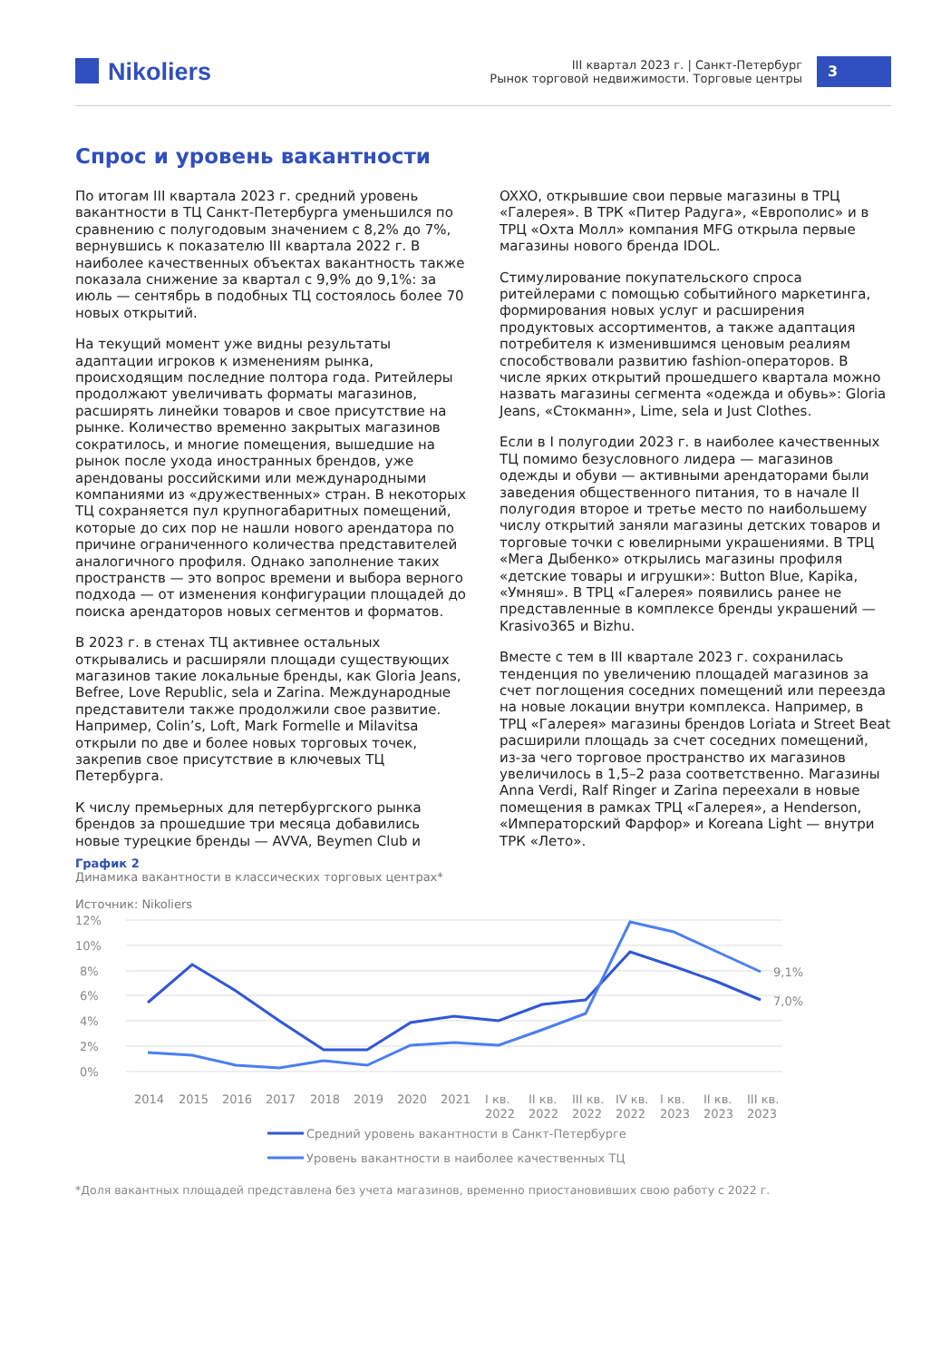Nikoliers
III квартал 2023 г. | Санкт-Петербург
Рынок торговой недвижимости. Торговые центры
3
Спрос и уровень вакантности
По итогам III квартала 2023 г. средний уровень вакантности в ТЦ Санкт-Петербурга уменьшился по сравнению с полугодовым значением с 8,2% до 7%, вернувшись к показателю III квартала 2022 г. В наиболее качественных объектах вакантность также показала снижение за квартал с 9,9% до 9,1%: за июль — сентябрь в подобных ТЦ состоялось более 70 новых открытий.
На текущий момент уже видны результаты адаптации игроков к изменениям рынка, происходящим последние полтора года. Ритейлеры продолжают увеличивать форматы магазинов, расширять линейки товаров и свое присутствие на рынке. Количество временно закрытых магазинов сократилось, и многие помещения, вышедшие на рынок после ухода иностранных брендов, уже арендованы российскими или международными компаниями из «дружественных» стран. В некоторых ТЦ сохраняется пул крупногабаритных помещений, которые до сих пор не нашли нового арендатора по причине ограниченного количества представителей аналогичного профиля. Однако заполнение таких пространств — это вопрос времени и выбора верного подхода — от изменения конфигурации площадей до поиска арендаторов новых сегментов и форматов.
В 2023 г. в стенах ТЦ активнее остальных открывались и расширяли площади существующих магазинов такие локальные бренды, как Gloria Jeans, Befree, Love Republic, sela и Zarina. Международные представители также продолжили свое развитие. Например, Colin’s, Loft, Mark Formelle и Milavitsa открыли по две и более новых торговых точек, закрепив свое присутствие в ключевых ТЦ Петербурга.
К числу премьерных для петербургского рынка брендов за прошедшие три месяца добавились новые турецкие бренды — AVVA, Beymen Club и OXXO, открывшие свои первые магазины в ТРЦ «Галерея». В ТРК «Питер Радуга», «Европолис» и в ТРЦ «Охта Молл» компания MFG открыла первые магазины нового бренда IDOL.
Стимулирование покупательского спроса ритейлерами с помощью событийного маркетинга, формирования новых услуг и расширения продуктовых ассортиментов, а также адаптация потребителя к изменившимся ценовым реалиям способствовали развитию fashion-операторов. В числе ярких открытий прошедшего квартала можно назвать магазины сегмента «одежда и обувь»: Gloria Jeans, «Стокманн», Lime, sela и Just Clothes.
Если в I полугодии 2023 г. в наиболее качественных ТЦ помимо безусловного лидера — магазинов одежды и обуви — активными арендаторами были заведения общественного питания, то в начале II полугодия второе и третье место по наибольшему числу открытий заняли магазины детских товаров и торговые точки с ювелирными украшениями. В ТРЦ «Мега Дыбенко» открылись магазины профиля «детские товары и игрушки»: Button Blue, Kapika, «Умняш». В ТРЦ «Галерея» появились ранее не представленные в комплексе бренды украшений — Krasivo365 и Bizhu.
Вместе с тем в III квартале 2023 г. сохранилась тенденция по увеличению площадей магазинов за счет поглощения соседних помещений или переезда на новые локации внутри комплекса. Например, в ТРЦ «Галерея» магазины брендов Loriata и Street Beat расширили площадь за счет соседних помещений, из-за чего торговое пространство их магазинов увеличилось в 1,5–2 раза соответственно. Магазины Anna Verdi, Ralf Ringer и Zarina переехали в новые помещения в рамках ТРЦ «Галерея», а Henderson, «Императорский Фарфор» и Koreana Light — внутри ТРК «Лето».
График 2
Динамика вакантности в классических торговых центрах*
Источник: Nikoliers
12%
10%
8%
6%
4%
2%
0%
9,1%
7,0%
2014
2015
2016
2017
2018
2019
2020
2021
I кв.
2022
II кв.
2022
III кв.
2022
IV кв.
2022
I кв.
2023
II кв.
2023
III кв.
2023
Средний уровень вакантности в Санкт-Петербурге
Уровень вакантности в наиболее качественных ТЦ
*Доля вакантных площадей представлена без учета магазинов, временно приостановивших свою работу с 2022 г.